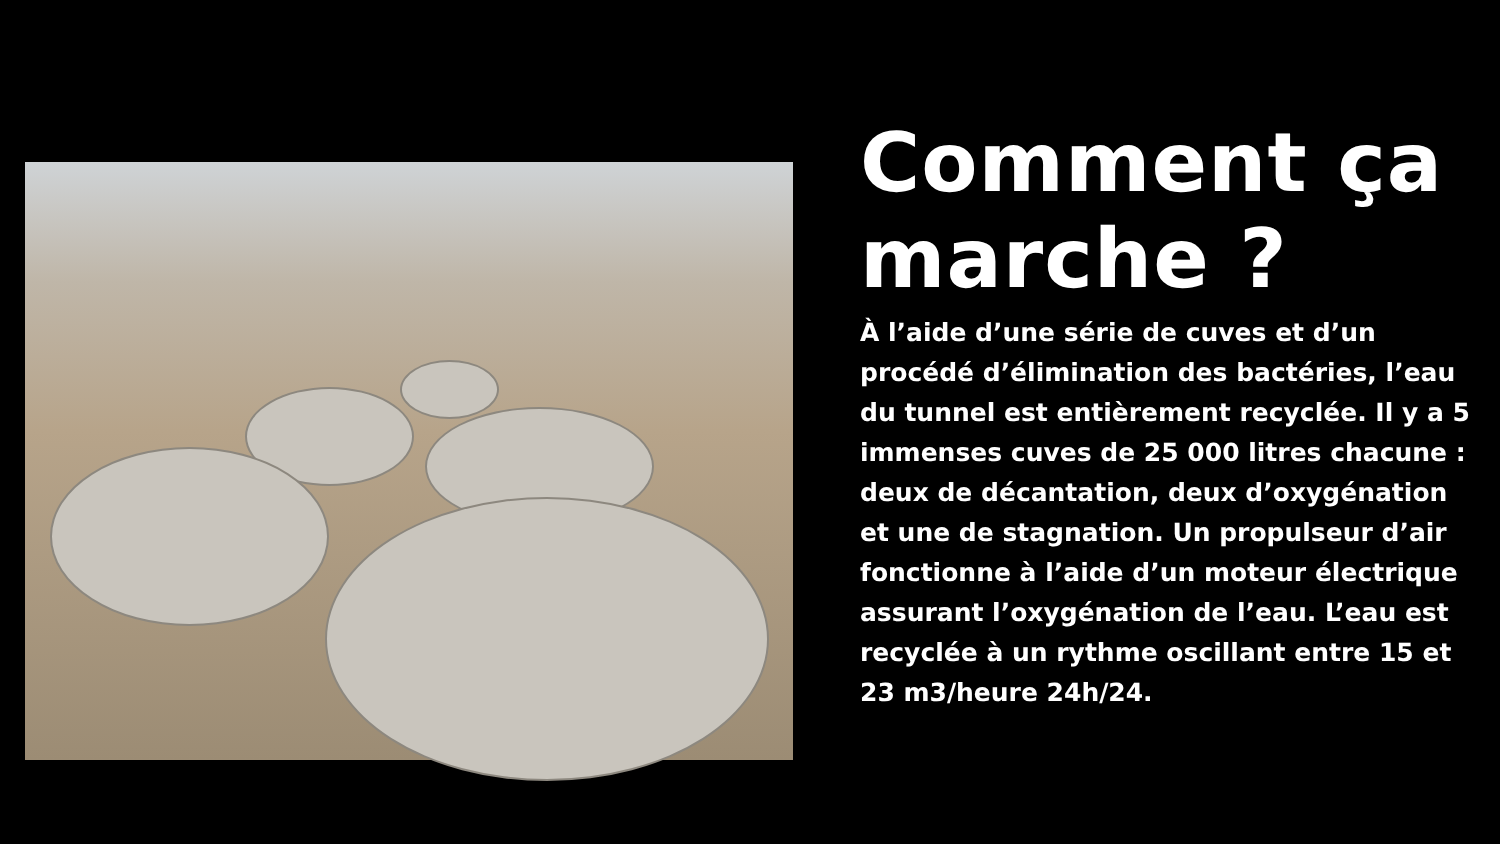Comment ça marche ?
À l’aide d’une série de cuves et d’un procédé d’élimination des bactéries, l’eau du tunnel est entièrement recyclée. Il y a 5 immenses cuves de 25 000 litres chacune : deux de décantation, deux d’oxygénation et une de stagnation. Un propulseur d’air fonctionne à l’aide d’un moteur électrique assurant l’oxygénation de l’eau. L’eau est recyclée à un rythme oscillant entre 15 et 23 m3/heure 24h/24.